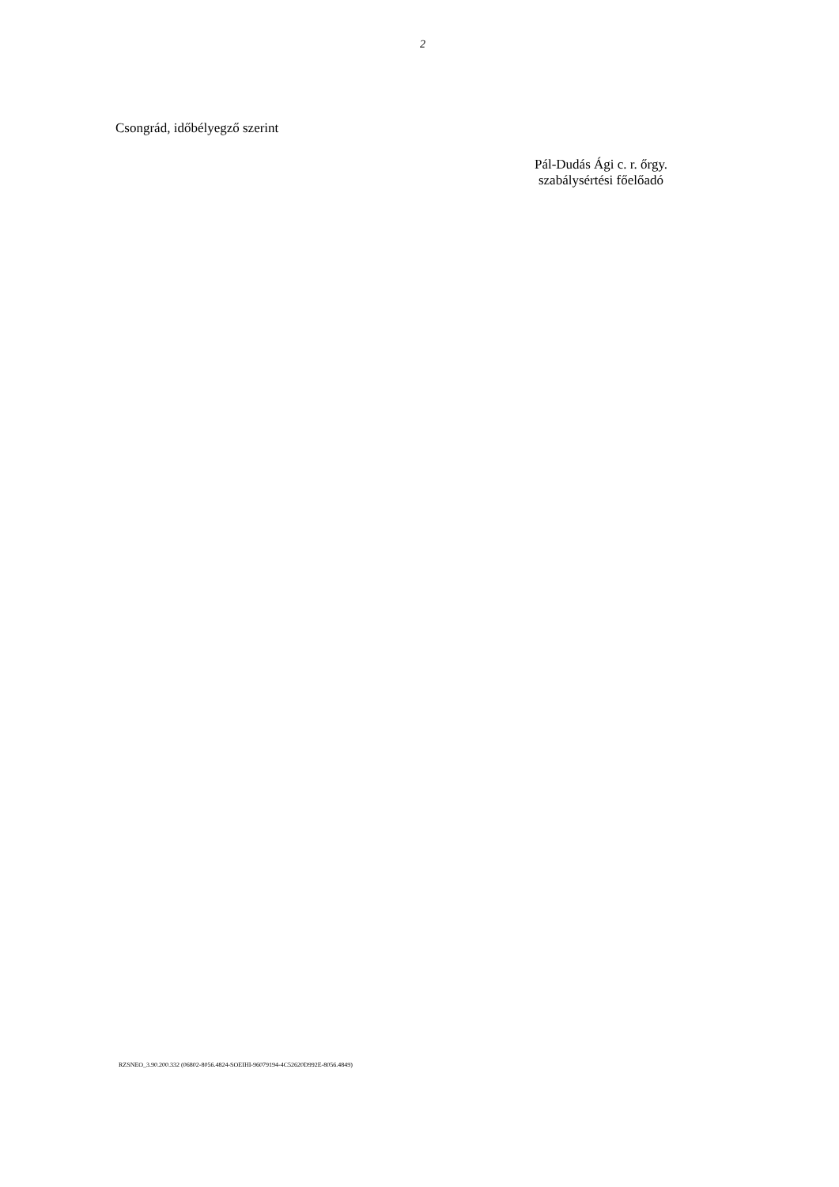2
Csongrád, időbélyegző szerint
Pál-Dudás Ági c. r. őrgy.
szabálysértési főelőadó
RZSNEO_3.90.200.332 (06802-8056.4824-SOEIHI-96079194-4C52620D992E-8056.4849)